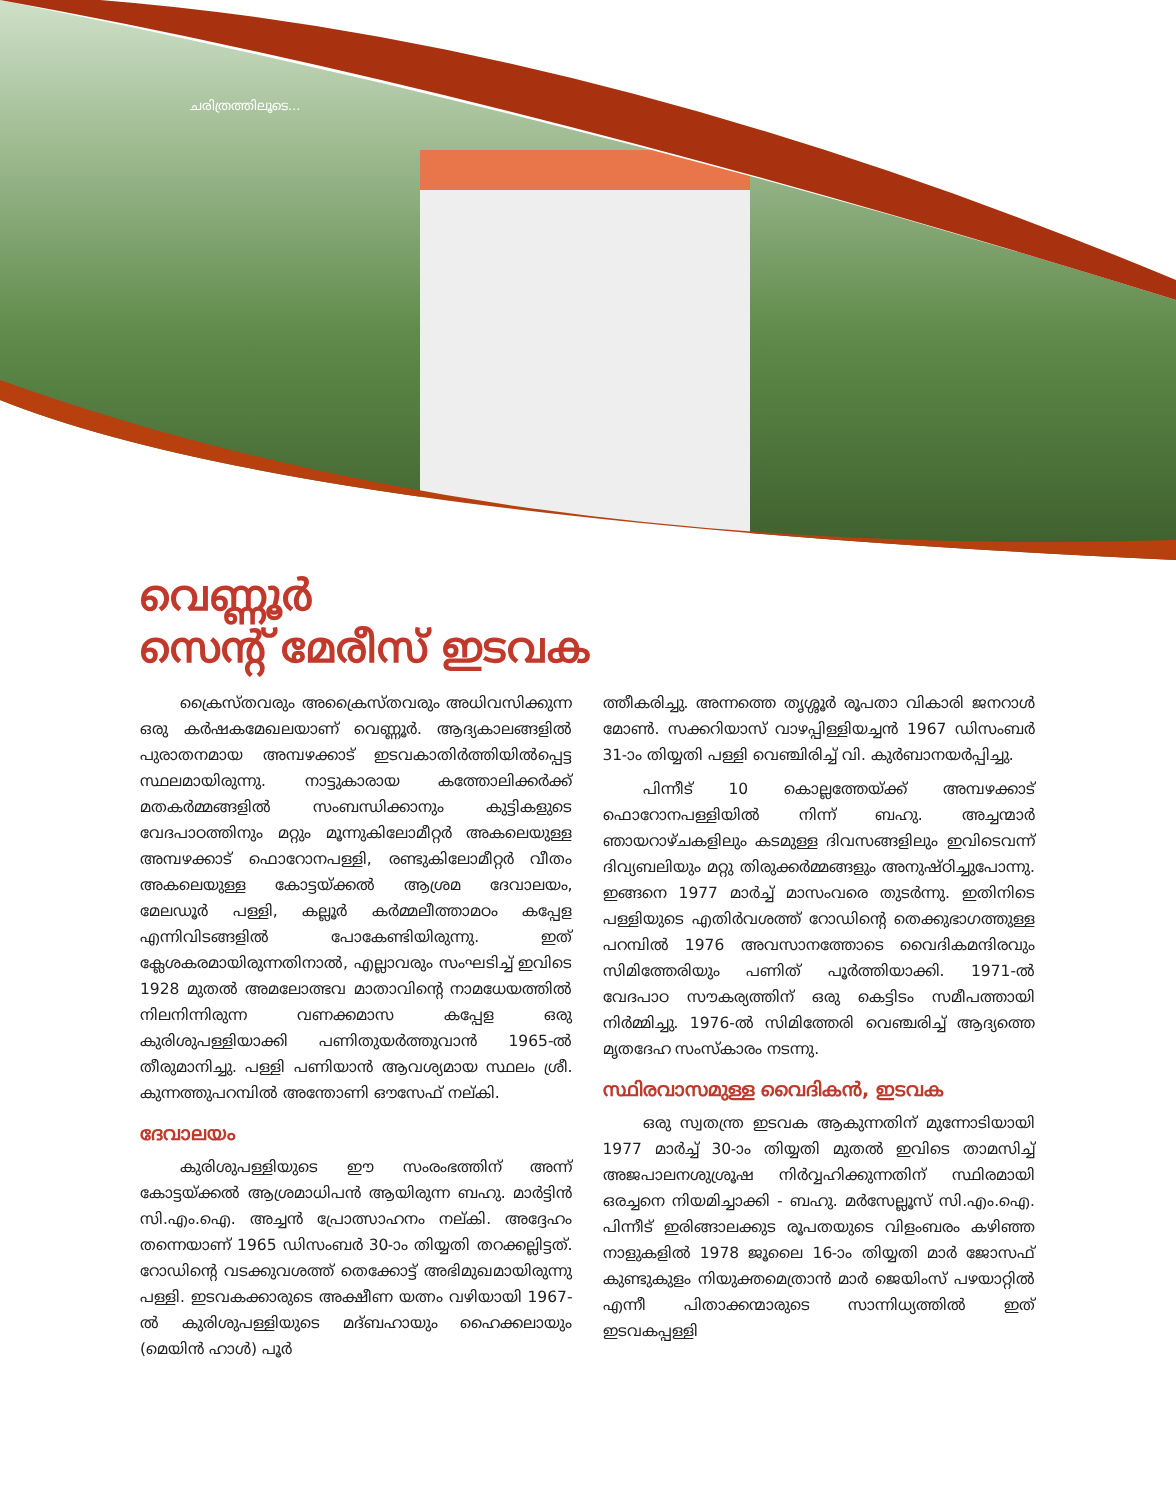ചരിത്രത്തിലൂടെ...
വെണ്ണൂർ
സെന്റ് മേരീസ് ഇടവക
ക്രൈസ്തവരും അക്രൈസ്തവരും അധിവസിക്കുന്ന ഒരു കർഷകമേഖലയാണ് വെണ്ണൂർ. ആദ്യകാലങ്ങളിൽ പുരാതനമായ അമ്പഴക്കാട് ഇടവകാതിർത്തിയിൽപ്പെട്ട സ്ഥലമായിരുന്നു. നാട്ടുകാരായ കത്തോലിക്കർക്ക് മതകർമ്മങ്ങളിൽ സംബന്ധിക്കാനും കുട്ടികളുടെ വേദപാഠത്തിനും മറ്റും മൂന്നുകിലോമീറ്റർ അകലെയുള്ള അമ്പഴക്കാട് ഫൊറോനപള്ളി, രണ്ടുകിലോമീറ്റർ വീതം അകലെയുള്ള കോട്ടയ്ക്കൽ ആശ്രമ ദേവാലയം, മേലഡൂർ പള്ളി, കല്ലൂർ കർമ്മലീത്താമഠം കപ്പേള എന്നിവിടങ്ങളിൽ പോകേണ്ടിയിരുന്നു. ഇത് ക്ലേശകരമായിരുന്നതിനാൽ, എല്ലാവരും സംഘടിച്ച് ഇവിടെ 1928 മുതൽ അമലോത്ഭവ മാതാവിന്റെ നാമധേയത്തിൽ നിലനിന്നിരുന്ന വണക്കമാസ കപ്പേള ഒരു കുരിശുപള്ളിയാക്കി പണിതുയർത്തുവാൻ 1965-ൽ തീരുമാനിച്ചു. പള്ളി പണിയാൻ ആവശ്യമായ സ്ഥലം ശ്രീ. കുന്നത്തുപറമ്പിൽ അന്തോണി ഔസേഫ് നല്കി.
ദേവാലയം
കുരിശുപള്ളിയുടെ ഈ സംരംഭത്തിന് അന്ന് കോട്ടയ്ക്കൽ ആശ്രമാധിപൻ ആയിരുന്ന ബഹു. മാർട്ടിൻ സി.എം.ഐ. അച്ചൻ പ്രോത്സാഹനം നല്കി. അദ്ദേഹം തന്നെയാണ് 1965 ഡിസംബർ 30-ാം തിയ്യതി തറക്കല്ലിട്ടത്. റോഡിന്റെ വടക്കുവശത്ത് തെക്കോട്ട് അഭിമുഖമായിരുന്നു പള്ളി. ഇടവകക്കാരുടെ അക്ഷീണ യത്നം വഴിയായി 1967-ൽ കുരിശുപള്ളിയുടെ മദ്ബഹായും ഹൈക്കലായും (മെയിൻ ഹാൾ) പൂർ
ത്തീകരിച്ചു. അന്നത്തെ തൃശ്ശൂർ രൂപതാ വികാരി ജനറാൾ മോൺ. സക്കറിയാസ് വാഴപ്പിള്ളിയച്ചൻ 1967 ഡിസംബർ 31-ാം തിയ്യതി പള്ളി വെഞ്ചിരിച്ച് വി. കുർബാനയർപ്പിച്ചു.
പിന്നീട് 10 കൊല്ലത്തേയ്ക്ക് അമ്പഴക്കാട് ഫൊറോനപള്ളിയിൽ നിന്ന് ബഹു. അച്ചന്മാർ ഞായറാഴ്ചകളിലും കടമുള്ള ദിവസങ്ങളിലും ഇവിടെവന്ന് ദിവ്യബലിയും മറ്റു തിരുക്കർമ്മങ്ങളും അനുഷ്ഠിച്ചുപോന്നു. ഇങ്ങനെ 1977 മാർച്ച് മാസംവരെ തുടർന്നു. ഇതിനിടെ പള്ളിയുടെ എതിർവശത്ത് റോഡിന്റെ തെക്കുഭാഗത്തുള്ള പറമ്പിൽ 1976 അവസാനത്തോടെ വൈദികമന്ദിരവും സിമിത്തേരിയും പണിത് പൂർത്തിയാക്കി. 1971-ൽ വേദപാഠ സൗകര്യത്തിന് ഒരു കെട്ടിടം സമീപത്തായി നിർമ്മിച്ചു. 1976-ൽ സിമിത്തേരി വെഞ്ചരിച്ച് ആദ്യത്തെ മൃതദേഹ സംസ്കാരം നടന്നു.
സ്ഥിരവാസമുള്ള വൈദികൻ, ഇടവക
ഒരു സ്വതന്ത്ര ഇടവക ആകുന്നതിന് മുന്നോടിയായി 1977 മാർച്ച് 30-ാം തിയ്യതി മുതൽ ഇവിടെ താമസിച്ച് അജപാലനശുശ്രൂഷ നിർവ്വഹിക്കുന്നതിന് സ്ഥിരമായി ഒരച്ചനെ നിയമിച്ചാക്കി - ബഹു. മർസേല്ലൂസ് സി.എം.ഐ. പിന്നീട് ഇരിങ്ങാലക്കുട രൂപതയുടെ വിളംബരം കഴിഞ്ഞ നാളുകളിൽ 1978 ജൂലൈ 16-ാം തിയ്യതി മാർ ജോസഫ് കുണ്ടുകുളം നിയുക്തമെത്രാൻ മാർ ജെയിംസ് പഴയാറ്റിൽ എന്നീ പിതാക്കന്മാരുടെ സാന്നിധ്യത്തിൽ ഇത് ഇടവകപ്പള്ളി